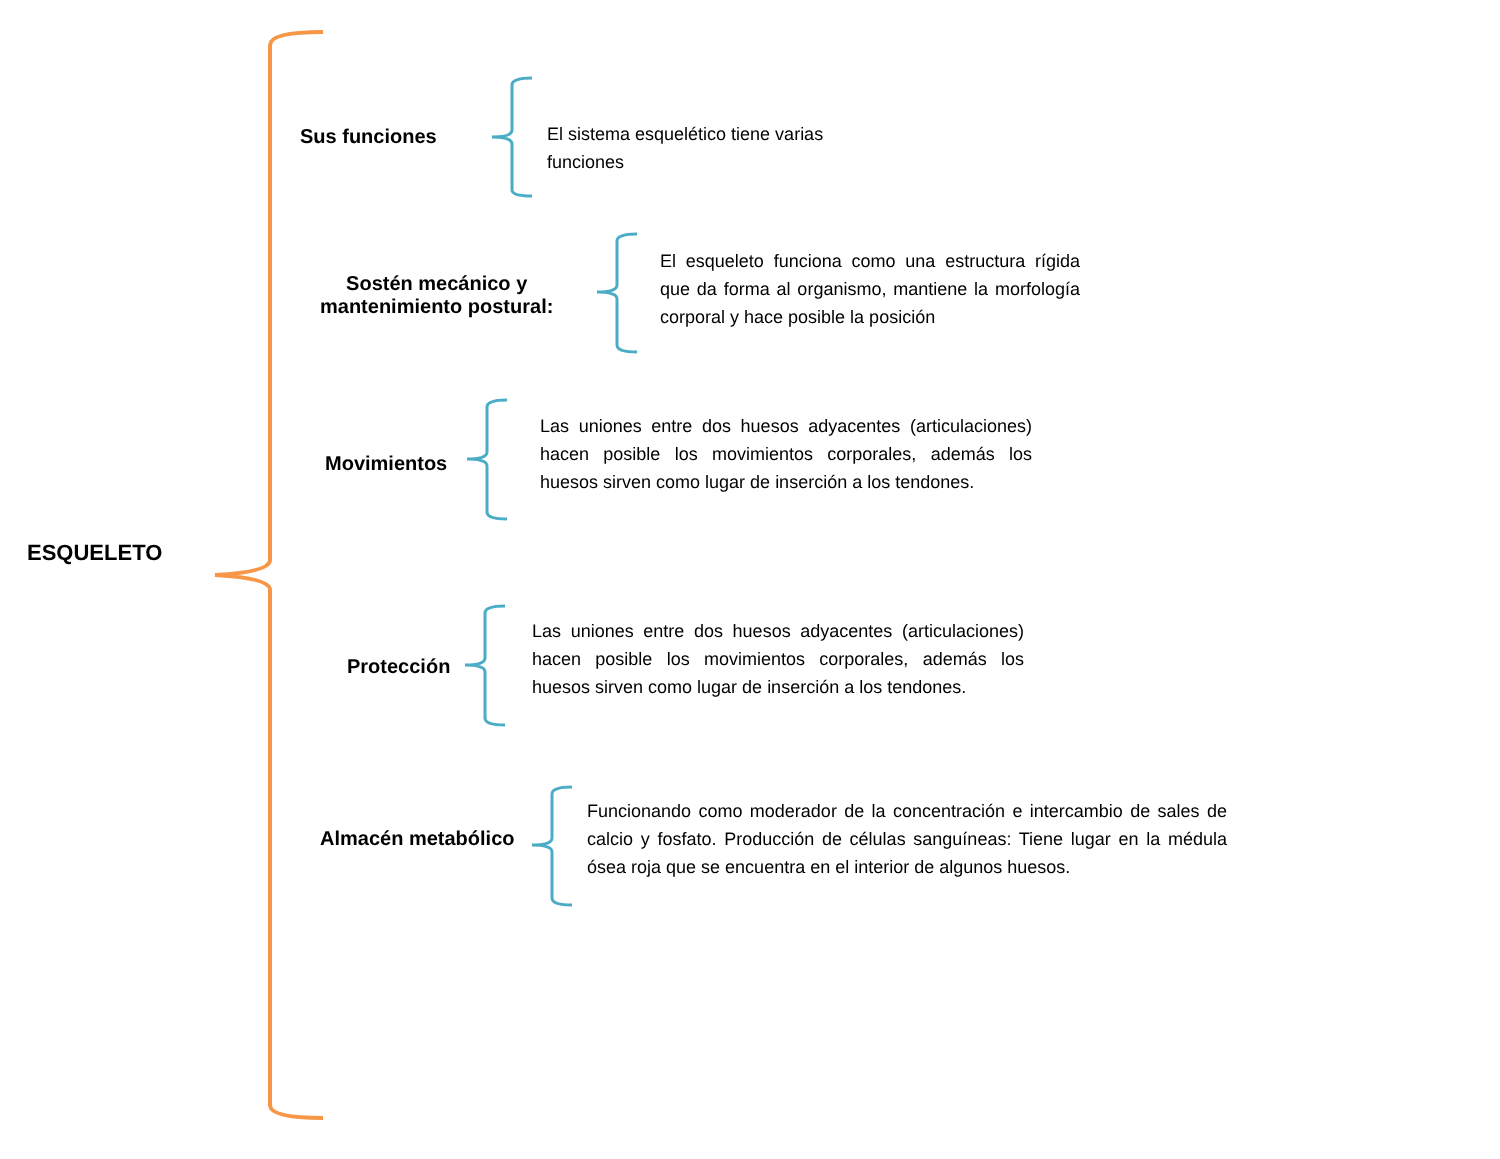ESQUELETO
Sus funciones
El sistema esquelético tiene varias funciones
Sostén mecánico y
mantenimiento postural:
El esqueleto funciona como una estructura rígida que da forma al organismo, mantiene la morfología corporal y hace posible la posición
Movimientos
Las uniones entre dos huesos adyacentes (articulaciones) hacen posible los movimientos corporales, además los huesos sirven como lugar de inserción a los tendones.
Protección
Las uniones entre dos huesos adyacentes (articulaciones) hacen posible los movimientos corporales, además los huesos sirven como lugar de inserción a los tendones.
Almacén metabólico
Funcionando como moderador de la concentración e intercambio de sales de calcio y fosfato. Producción de células sanguíneas: Tiene lugar en la médula ósea roja que se encuentra en el interior de algunos huesos.